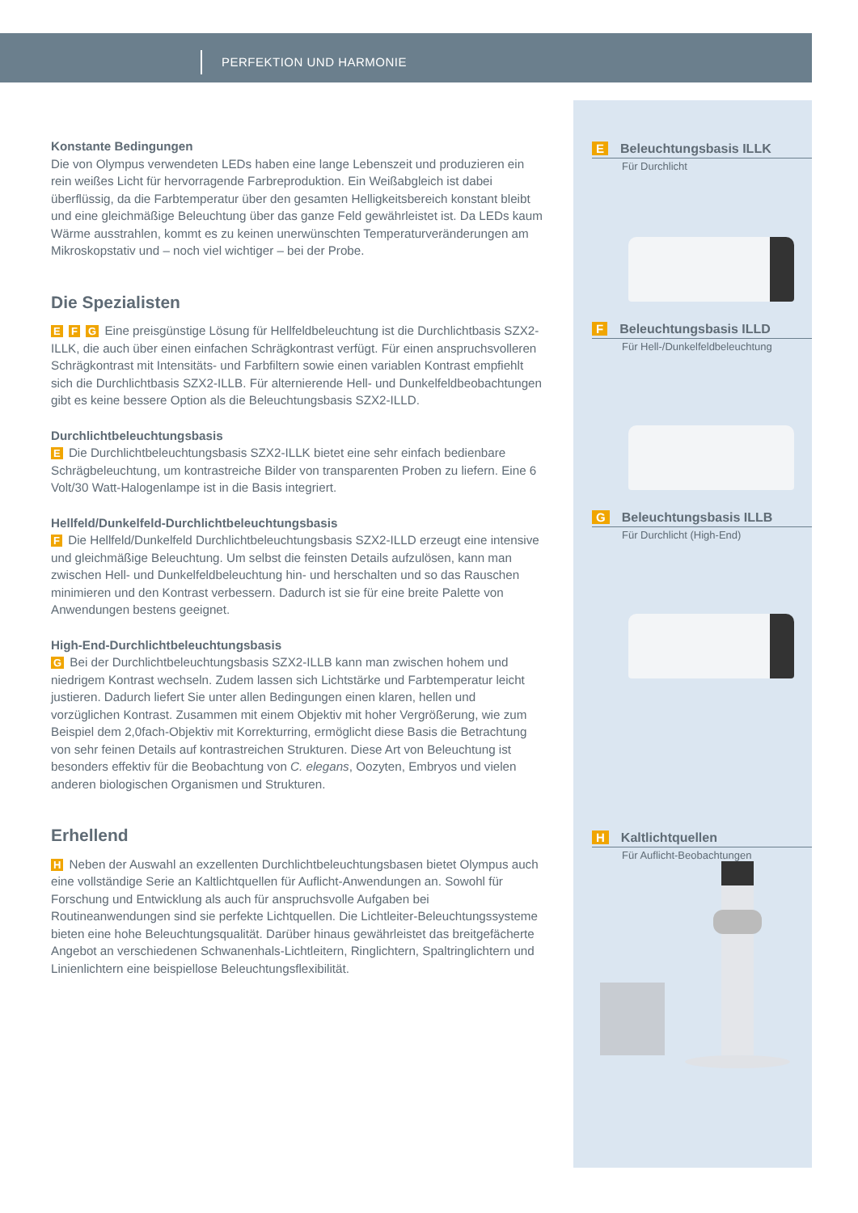PERFEKTION UND HARMONIE
Konstante Bedingungen
Die von Olympus verwendeten LEDs haben eine lange Lebenszeit und produzieren ein rein weißes Licht für hervorragende Farbreproduktion. Ein Weißabgleich ist dabei überflüssig, da die Farbtemperatur über den gesamten Helligkeitsbereich konstant bleibt und eine gleichmäßige Beleuchtung über das ganze Feld gewährleistet ist. Da LEDs kaum Wärme ausstrahlen, kommt es zu keinen unerwünschten Temperaturveränderungen am Mikroskopstativ und – noch viel wichtiger – bei der Probe.
Die Spezialisten
E F G Eine preisgünstige Lösung für Hellfeldbeleuchtung ist die Durchlichtbasis SZX2-ILLK, die auch über einen einfachen Schrägkontrast verfügt. Für einen anspruchsvolleren Schrägkontrast mit Intensitäts- und Farbfiltern sowie einen variablen Kontrast empfiehlt sich die Durchlichtbasis SZX2-ILLB. Für alternierende Hell- und Dunkelfeldbeobachtungen gibt es keine bessere Option als die Beleuchtungsbasis SZX2-ILLD.
Durchlichtbeleuchtungsbasis
E Die Durchlichtbeleuchtungsbasis SZX2-ILLK bietet eine sehr einfach bedienbare Schrägbeleuchtung, um kontrastreiche Bilder von transparenten Proben zu liefern. Eine 6 Volt/30 Watt-Halogenlampe ist in die Basis integriert.
Hellfeld/Dunkelfeld-Durchlichtbeleuchtungsbasis
F Die Hellfeld/Dunkelfeld Durchlichtbeleuchtungsbasis SZX2-ILLD erzeugt eine intensive und gleichmäßige Beleuchtung. Um selbst die feinsten Details aufzulösen, kann man zwischen Hell- und Dunkelfeldbeleuchtung hin- und herschalten und so das Rauschen minimieren und den Kontrast verbessern. Dadurch ist sie für eine breite Palette von Anwendungen bestens geeignet.
High-End-Durchlichtbeleuchtungsbasis
G Bei der Durchlichtbeleuchtungsbasis SZX2-ILLB kann man zwischen hohem und niedrigem Kontrast wechseln. Zudem lassen sich Lichtstärke und Farbtemperatur leicht justieren. Dadurch liefert Sie unter allen Bedingungen einen klaren, hellen und vorzüglichen Kontrast. Zusammen mit einem Objektiv mit hoher Vergrößerung, wie zum Beispiel dem 2,0fach-Objektiv mit Korrekturring, ermöglicht diese Basis die Betrachtung von sehr feinen Details auf kontrastreichen Strukturen. Diese Art von Beleuchtung ist besonders effektiv für die Beobachtung von C. elegans, Oozyten, Embryos und vielen anderen biologischen Organismen und Strukturen.
Erhellend
H Neben der Auswahl an exzellenten Durchlichtbeleuchtungsbasen bietet Olympus auch eine vollständige Serie an Kaltlichtquellen für Auflicht-Anwendungen an. Sowohl für Forschung und Entwicklung als auch für anspruchsvolle Aufgaben bei Routineanwendungen sind sie perfekte Lichtquellen. Die Lichtleiter-Beleuchtungssysteme bieten eine hohe Beleuchtungsqualität. Darüber hinaus gewährleistet das breitgefächerte Angebot an verschiedenen Schwanenhals-Lichtleitern, Ringlichtern, Spaltringlichtern und Linienlichtern eine beispiellose Beleuchtungsflexibilität.
E Beleuchtungsbasis ILLK
Für Durchlicht
F Beleuchtungsbasis ILLD
Für Hell-/Dunkelfeldbeleuchtung
G Beleuchtungsbasis ILLB
Für Durchlicht (High-End)
H Kaltlichtquellen
Für Auflicht-Beobachtungen